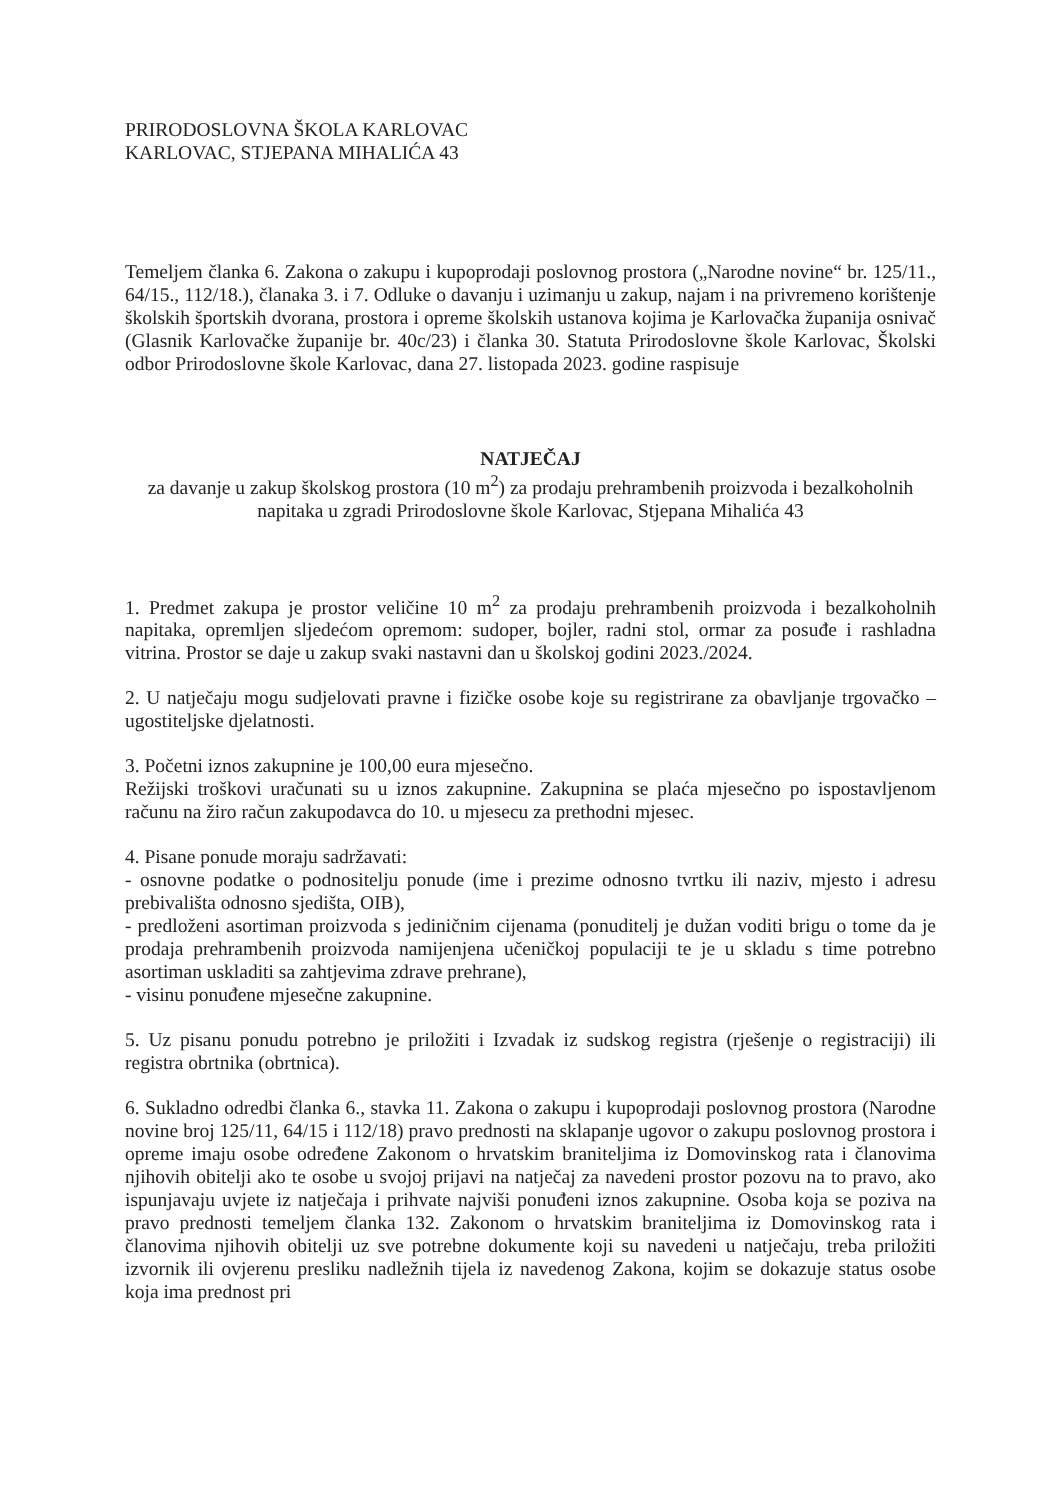PRIRODOSLOVNA ŠKOLA KARLOVAC
KARLOVAC, STJEPANA MIHALIĆA 43
Temeljem članka 6. Zakona o zakupu i kupoprodaji poslovnog prostora („Narodne novine“ br. 125/11., 64/15., 112/18.), članaka 3. i 7. Odluke o davanju i uzimanju u zakup, najam i na privremeno korištenje školskih športskih dvorana, prostora i opreme školskih ustanova kojima je Karlovačka županija osnivač (Glasnik Karlovačke županije br. 40c/23) i članka 30. Statuta Prirodoslovne škole Karlovac, Školski odbor Prirodoslovne škole Karlovac, dana 27. listopada 2023. godine raspisuje
NATJEČAJ
za davanje u zakup školskog prostora (10 m<sup>2</sup>) za prodaju prehrambenih proizvoda i bezalkoholnih napitaka u zgradi Prirodoslovne škole Karlovac, Stjepana Mihalića 43
1. Predmet zakupa je prostor veličine 10 m<sup>2</sup> za prodaju prehrambenih proizvoda i bezalkoholnih napitaka, opremljen sljedećom opremom: sudoper, bojler, radni stol, ormar za posuđe i rashladna vitrina. Prostor se daje u zakup svaki nastavni dan u školskoj godini 2023./2024.
2. U natječaju mogu sudjelovati pravne i fizičke osobe koje su registrirane za obavljanje trgovačko – ugostiteljske djelatnosti.
3. Početni iznos zakupnine je 100,00 eura mjesečno.
Režijski troškovi uračunati su u iznos zakupnine. Zakupnina se plaća mjesečno po ispostavljenom računu na žiro račun zakupodavca do 10. u mjesecu za prethodni mjesec.
4. Pisane ponude moraju sadržavati:
- osnovne podatke o podnositelju ponude (ime i prezime odnosno tvrtku ili naziv, mjesto i adresu prebivališta odnosno sjedišta, OIB),
- predloženi asortiman proizvoda s jediničnim cijenama (ponuditelj je dužan voditi brigu o tome da je prodaja prehrambenih proizvoda namijenjena učeničkoj populaciji te je u skladu s time potrebno asortiman uskladiti sa zahtjevima zdrave prehrane),
- visinu ponuđene mjesečne zakupnine.
5. Uz pisanu ponudu potrebno je priložiti i Izvadak iz sudskog registra (rješenje o registraciji) ili registra obrtnika (obrtnica).
6. Sukladno odredbi članka 6., stavka 11. Zakona o zakupu i kupoprodaji poslovnog prostora (Narodne novine broj 125/11, 64/15 i 112/18) pravo prednosti na sklapanje ugovor o zakupu poslovnog prostora i opreme imaju osobe određene Zakonom o hrvatskim braniteljima iz Domovinskog rata i članovima njihovih obitelji ako te osobe u svojoj prijavi na natječaj za navedeni prostor pozovu na to pravo, ako ispunjavaju uvjete iz natječaja i prihvate najviši ponuđeni iznos zakupnine. Osoba koja se poziva na pravo prednosti temeljem članka 132. Zakonom o hrvatskim braniteljima iz Domovinskog rata i članovima njihovih obitelji uz sve potrebne dokumente koji su navedeni u natječaju, treba priložiti izvornik ili ovjerenu presliku nadležnih tijela iz navedenog Zakona, kojim se dokazuje status osobe koja ima prednost pri